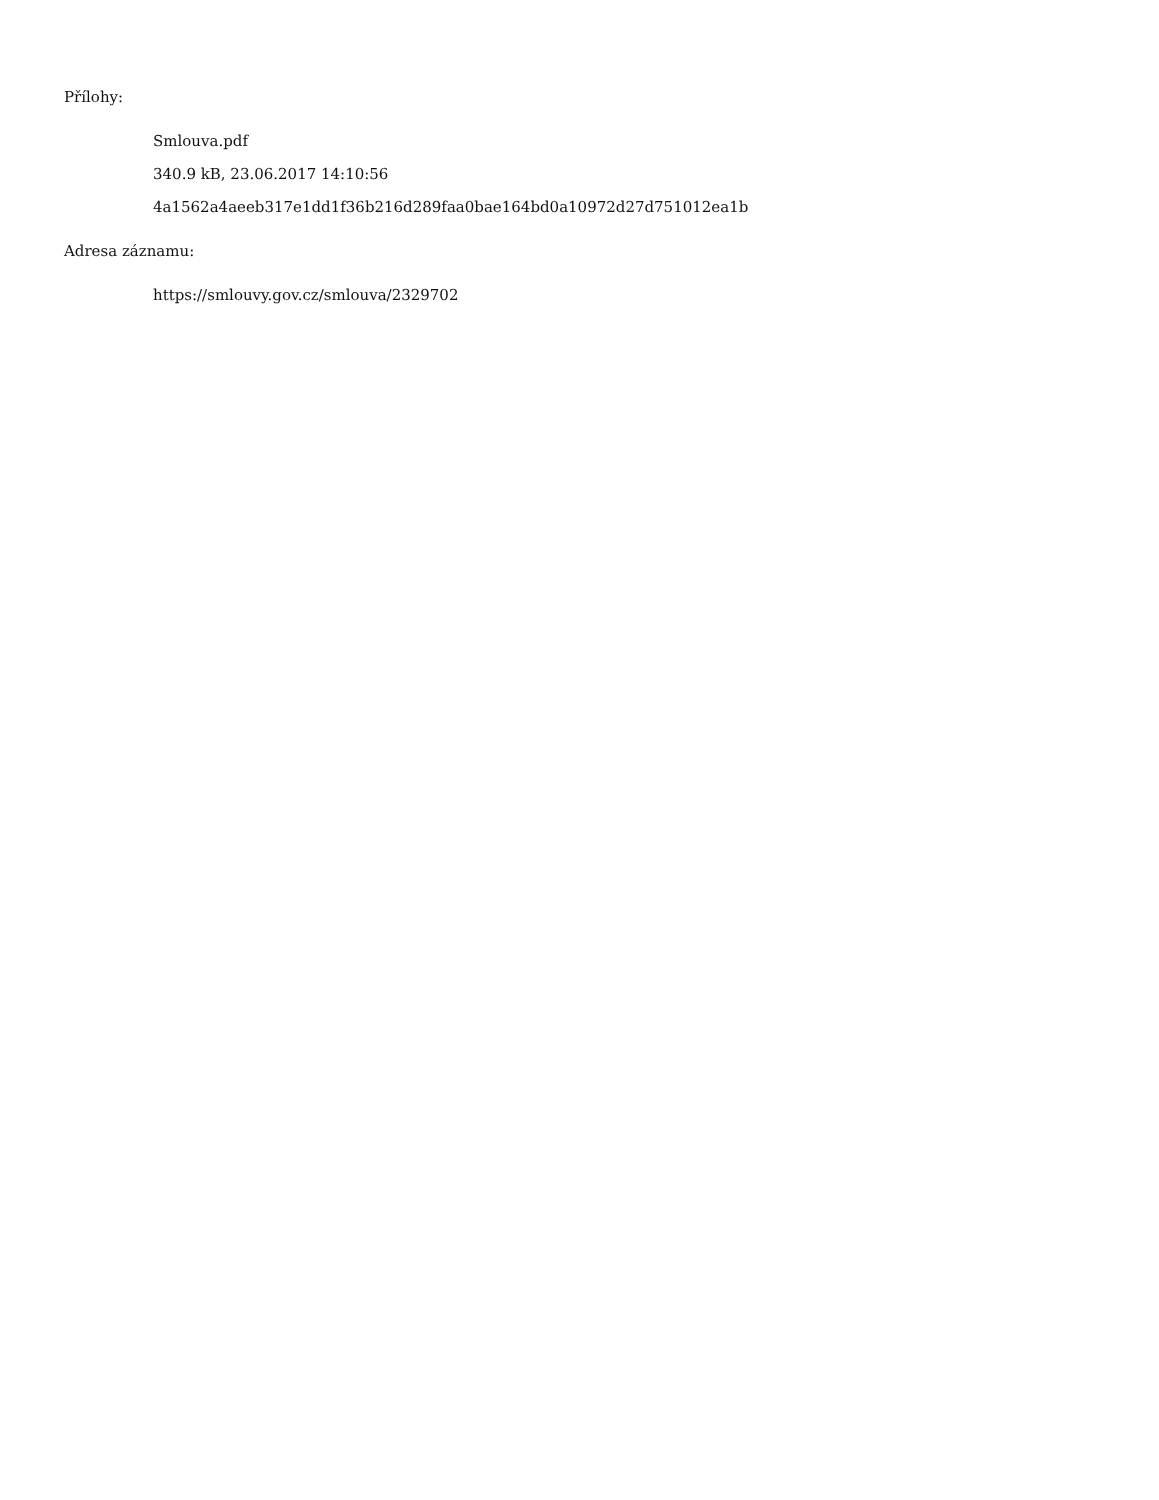Přílohy:
Smlouva.pdf
340.9 kB, 23.06.2017 14:10:56
4a1562a4aeeb317e1dd1f36b216d289faa0bae164bd0a10972d27d751012ea1b
Adresa záznamu:
https://smlouvy.gov.cz/smlouva/2329702